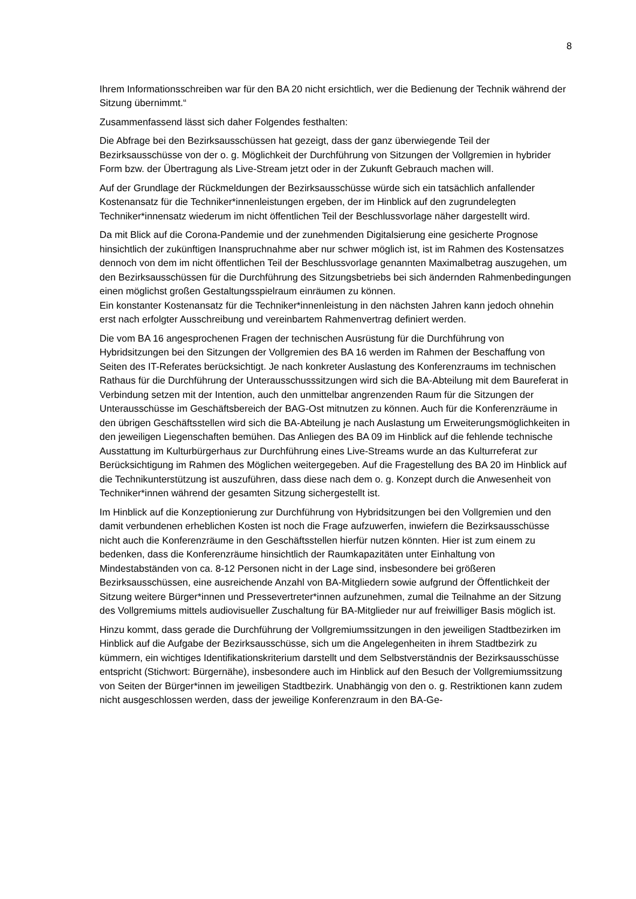8
Ihrem Informationsschreiben war für den BA 20 nicht ersichtlich, wer die Bedienung der Technik während der Sitzung übernimmt.“
Zusammenfassend lässt sich daher Folgendes festhalten:
Die Abfrage bei den Bezirksausschüssen hat gezeigt, dass der ganz überwiegende Teil der Bezirksausschüsse von der o. g. Möglichkeit der Durchführung von Sitzungen der Vollgremien in hybrider Form bzw. der Übertragung als Live-Stream jetzt oder in der Zukunft Gebrauch machen will.
Auf der Grundlage der Rückmeldungen der Bezirksausschüsse würde sich ein tatsächlich anfallender Kostenansatz für die Techniker*innenleistungen ergeben, der im Hinblick auf den zugrundelegten Techniker*innensatz wiederum im nicht öffentlichen Teil der Beschlussvorlage näher dargestellt wird.
Da mit Blick auf die Corona-Pandemie und der zunehmenden Digitalsierung eine gesicherte Prognose hinsichtlich der zukünftigen Inanspruchnahme aber nur schwer möglich ist, ist im Rahmen des Kostensatzes dennoch von dem im nicht öffentlichen Teil der Beschlussvorlage genannten Maximalbetrag auszugehen, um den Bezirksausschüssen für die Durchführung des Sitzungsbetriebs bei sich ändernden Rahmenbedingungen einen möglichst großen Gestaltungsspielraum einräumen zu können.
Ein konstanter Kostenansatz für die Techniker*innenleistung in den nächsten Jahren kann jedoch ohnehin erst nach erfolgter Ausschreibung und vereinbartem Rahmenvertrag definiert werden.
Die vom BA 16 angesprochenen Fragen der technischen Ausrüstung für die Durchführung von Hybridsitzungen bei den Sitzungen der Vollgremien des BA 16 werden im Rahmen der Beschaffung von Seiten des IT-Referates berücksichtigt. Je nach konkreter Auslastung des Konferenzraums im technischen Rathaus für die Durchführung der Unterausschusssitzungen wird sich die BA-Abteilung mit dem Baureferat in Verbindung setzen mit der Intention, auch den unmittelbar angrenzenden Raum für die Sitzungen der Unterausschüsse im Geschäftsbereich der BAG-Ost mitnutzen zu können. Auch für die Konferenzräume in den übrigen Geschäftsstellen wird sich die BA-Abteilung je nach Auslastung um Erweiterungsmöglichkeiten in den jeweiligen Liegenschaften bemühen. Das Anliegen des BA 09 im Hinblick auf die fehlende technische Ausstattung im Kulturbürgerhaus zur Durchführung eines Live-Streams wurde an das Kulturreferat zur Berücksichtigung im Rahmen des Möglichen weitergegeben. Auf die Fragestellung des BA 20 im Hinblick auf die Technikunterstützung ist auszuführen, dass diese nach dem o. g. Konzept durch die Anwesenheit von Techniker*innen während der gesamten Sitzung sichergestellt ist.
Im Hinblick auf die Konzeptionierung zur Durchführung von Hybridsitzungen bei den Vollgremien und den damit verbundenen erheblichen Kosten ist noch die Frage aufzuwerfen, inwiefern die Bezirksausschüsse nicht auch die Konferenzräume in den Geschäftsstellen hierfür nutzen könnten. Hier ist zum einem zu bedenken, dass die Konferenzräume hinsichtlich der Raumkapazitäten unter Einhaltung von Mindestabständen von ca. 8-12 Personen nicht in der Lage sind, insbesondere bei größeren Bezirksausschüssen, eine ausreichende Anzahl von BA-Mitgliedern sowie aufgrund der Öffentlichkeit der Sitzung weitere Bürger*innen und Pressevertreter*innen aufzunehmen, zumal die Teilnahme an der Sitzung des Vollgremiums mittels audiovisueller Zuschaltung für BA-Mitglieder nur auf freiwilliger Basis möglich ist.
Hinzu kommt, dass gerade die Durchführung der Vollgremiumssitzungen in den jeweiligen Stadtbezirken im Hinblick auf die Aufgabe der Bezirksausschüsse, sich um die Angelegenheiten in ihrem Stadtbezirk zu kümmern, ein wichtiges Identifikationskriterium darstellt und dem Selbstverständnis der Bezirksausschüsse entspricht (Stichwort: Bürgernähe), insbesondere auch im Hinblick auf den Besuch der Vollgremiumssitzung von Seiten der Bürger*innen im jeweiligen Stadtbezirk. Unabhängig von den o. g. Restriktionen kann zudem nicht ausgeschlossen werden, dass der jeweilige Konferenzraum in den BA-Ge-